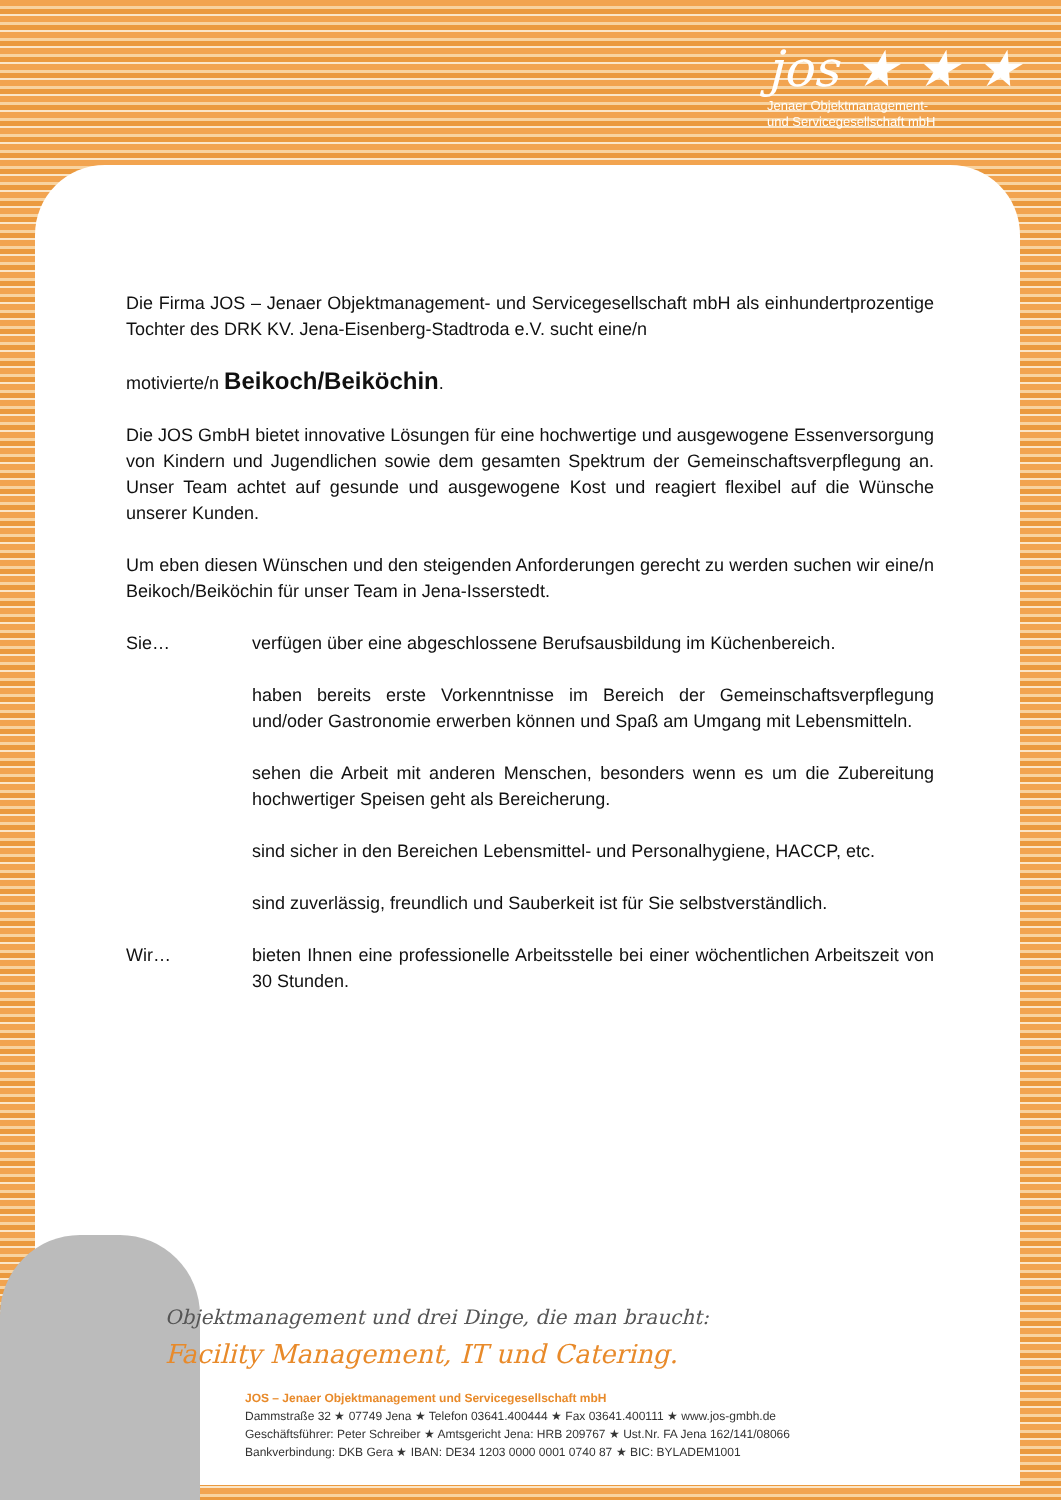jos ★ ★ ★
Jenaer Objektmanagement-
und Servicegesellschaft mbH
Die Firma JOS – Jenaer Objektmanagement- und Servicegesellschaft mbH als einhundertprozentige Tochter des DRK KV. Jena-Eisenberg-Stadtroda e.V. sucht eine/n
motivierte/n Beikoch/Beiköchin.
Die JOS GmbH bietet innovative Lösungen für eine hochwertige und ausgewogene Essenversorgung von Kindern und Jugendlichen sowie dem gesamten Spektrum der Gemeinschaftsverpflegung an. Unser Team achtet auf gesunde und ausgewogene Kost und reagiert flexibel auf die Wünsche unserer Kunden.
Um eben diesen Wünschen und den steigenden Anforderungen gerecht zu werden suchen wir eine/n Beikoch/Beiköchin für unser Team in Jena-Isserstedt.
Sie… verfügen über eine abgeschlossene Berufsausbildung im Küchenbereich.
haben bereits erste Vorkenntnisse im Bereich der Gemeinschaftsverpflegung und/oder Gastronomie erwerben können und Spaß am Umgang mit Lebensmitteln.
sehen die Arbeit mit anderen Menschen, besonders wenn es um die Zubereitung hochwertiger Speisen geht als Bereicherung.
sind sicher in den Bereichen Lebensmittel- und Personalhygiene, HACCP, etc.
sind zuverlässig, freundlich und Sauberkeit ist für Sie selbstverständlich.
Wir… bieten Ihnen eine professionelle Arbeitsstelle bei einer wöchentlichen Arbeitszeit von 30 Stunden.
Objektmanagement und drei Dinge, die man braucht:
Facility Management, IT und Catering.
JOS – Jenaer Objektmanagement und Servicegesellschaft mbH
Dammstraße 32 ★ 07749 Jena ★ Telefon 03641.400444 ★ Fax 03641.400111 ★ www.jos-gmbh.de
Geschäftsführer: Peter Schreiber ★ Amtsgericht Jena: HRB 209767 ★ Ust.Nr. FA Jena 162/141/08066
Bankverbindung: DKB Gera ★ IBAN: DE34 1203 0000 0001 0740 87 ★ BIC: BYLADEM1001